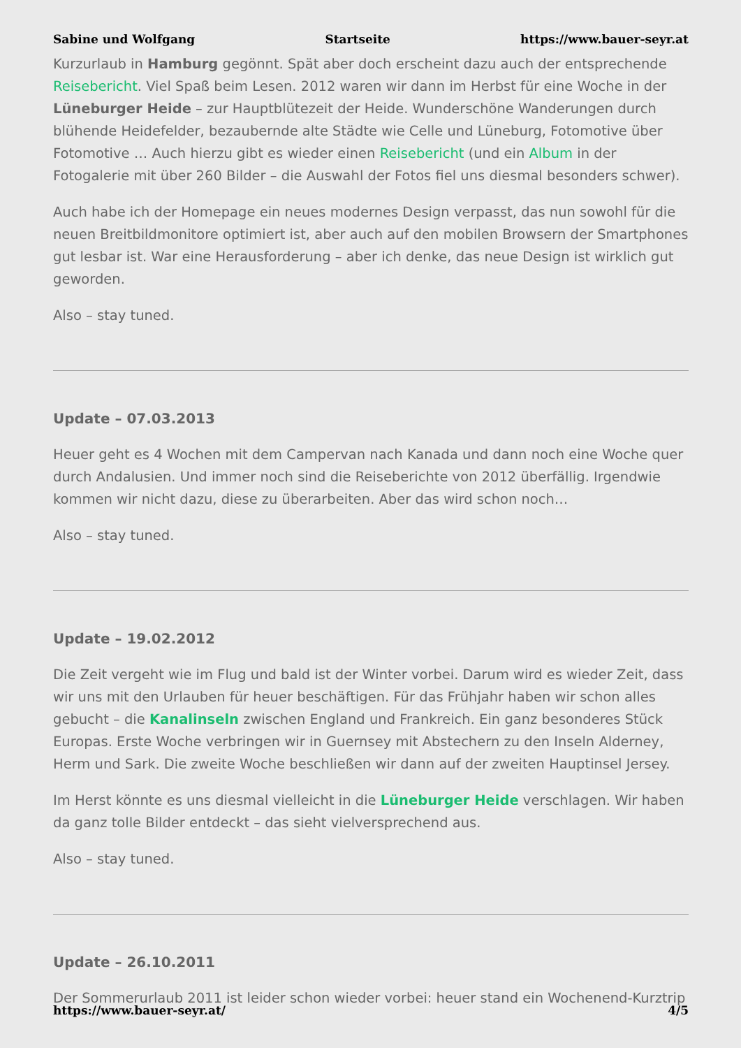Sabine und Wolfgang Startseite https://www.bauer-seyr.at
Kurzurlaub in Hamburg gegönnt. Spät aber doch erscheint dazu auch der entsprechende Reisebericht. Viel Spaß beim Lesen. 2012 waren wir dann im Herbst für eine Woche in der Lüneburger Heide – zur Hauptblütezeit der Heide. Wunderschöne Wanderungen durch blühende Heidefelder, bezaubernde alte Städte wie Celle und Lüneburg, Fotomotive über Fotomotive … Auch hierzu gibt es wieder einen Reisebericht (und ein Album in der Fotogalerie mit über 260 Bilder – die Auswahl der Fotos fiel uns diesmal besonders schwer).
Auch habe ich der Homepage ein neues modernes Design verpasst, das nun sowohl für die neuen Breitbildmonitore optimiert ist, aber auch auf den mobilen Browsern der Smartphones gut lesbar ist. War eine Herausforderung – aber ich denke, das neue Design ist wirklich gut geworden.
Also – stay tuned.
Update – 07.03.2013
Heuer geht es 4 Wochen mit dem Campervan nach Kanada und dann noch eine Woche quer durch Andalusien. Und immer noch sind die Reiseberichte von 2012 überfällig. Irgendwie kommen wir nicht dazu, diese zu überarbeiten. Aber das wird schon noch…
Also – stay tuned.
Update – 19.02.2012
Die Zeit vergeht wie im Flug und bald ist der Winter vorbei. Darum wird es wieder Zeit, dass wir uns mit den Urlauben für heuer beschäftigen. Für das Frühjahr haben wir schon alles gebucht – die Kanalinseln zwischen England und Frankreich. Ein ganz besonderes Stück Europas. Erste Woche verbringen wir in Guernsey mit Abstechern zu den Inseln Alderney, Herm und Sark. Die zweite Woche beschließen wir dann auf der zweiten Hauptinsel Jersey.
Im Herst könnte es uns diesmal vielleicht in die Lüneburger Heide verschlagen. Wir haben da ganz tolle Bilder entdeckt – das sieht vielversprechend aus.
Also – stay tuned.
Update – 26.10.2011
Der Sommerurlaub 2011 ist leider schon wieder vorbei: heuer stand ein Wochenend-Kurztrip
https://www.bauer-seyr.at/ 4/5